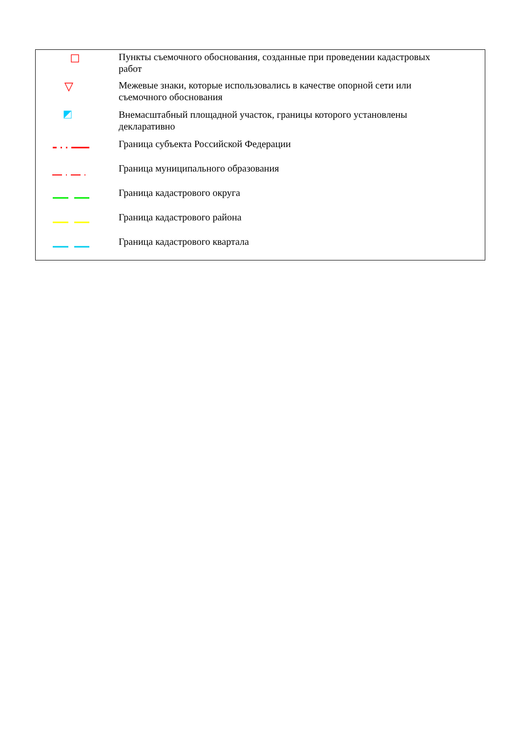| | Пункты съемочного обоснования, созданные при проведении кадастровых работ |
| | Межевые знаки, которые использовались в качестве опорной сети или съемочного обоснования |
| | Внемасштабный площадной участок, границы которого установлены декларативно |
| | Граница субъекта Российской Федерации |
| | Граница муниципального образования |
| | Граница кадастрового округа |
| | Граница кадастрового района |
| | Граница кадастрового квартала |